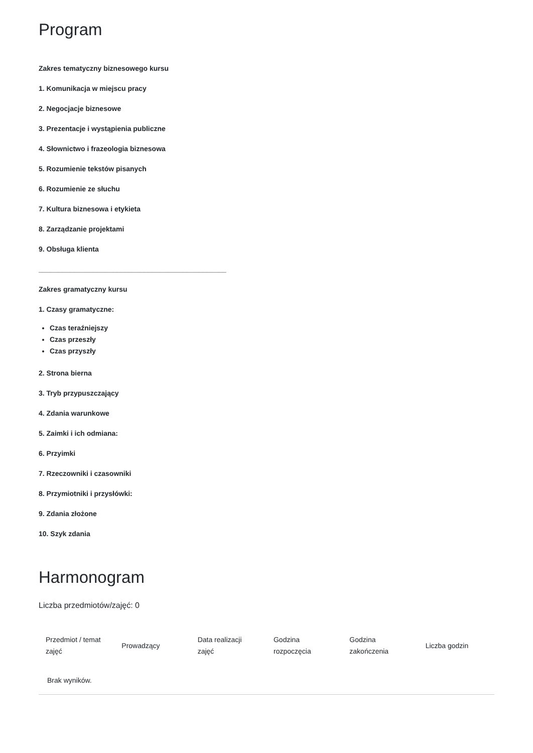Program
Zakres tematyczny biznesowego kursu
1. Komunikacja w miejscu pracy
2. Negocjacje biznesowe
3. Prezentacje i wystąpienia publiczne
4. Słownictwo i frazeologia biznesowa
5. Rozumienie tekstów pisanych
6. Rozumienie ze słuchu
7. Kultura biznesowa i etykieta
8. Zarządzanie projektami
9. Obsługa klienta
________________________________________________
Zakres gramatyczny kursu
1. Czasy gramatyczne:
Czas teraźniejszy
Czas przeszły
Czas przyszły
2. Strona bierna
3. Tryb przypuszczający
4. Zdania warunkowe
5. Zaimki i ich odmiana:
6. Przyimki
7. Rzeczowniki i czasowniki
8. Przymiotniki i przysłówki:
9. Zdania złożone
10. Szyk zdania
Harmonogram
Liczba przedmiotów/zajęć: 0
| Przedmiot / temat zajęć | Prowadzący | Data realizacji zajęć | Godzina rozpoczęcia | Godzina zakończenia | Liczba godzin |
| --- | --- | --- | --- | --- | --- |
| Brak wyników. | | | | | |